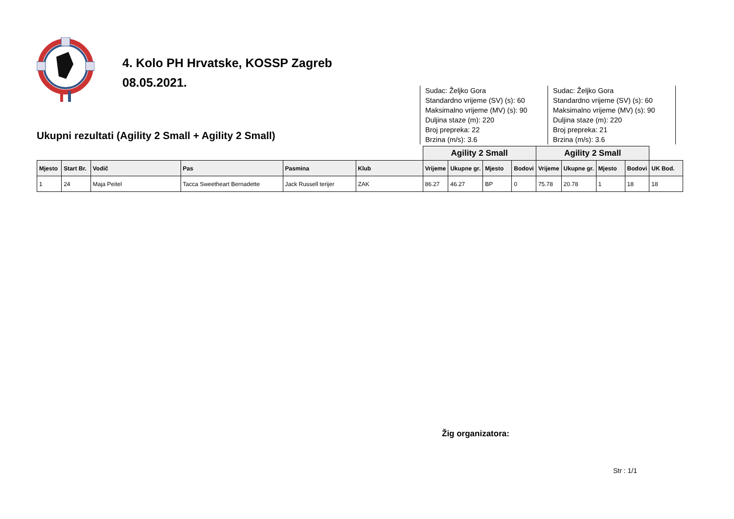4. Kolo PH Hrvatske, KOSSP Zagreb
08.05.2021.
Ukupni rezultati (Agility 2 Small + Agility 2 Small)
Sudac: Željko Gora
Standardno vrijeme (SV) (s): 60
Maksimalno vrijeme (MV) (s): 90
Duljina staze (m): 220
Broj prepreka: 22
Brzina (m/s): 3.6
Sudac: Željko Gora
Standardno vrijeme (SV) (s): 60
Maksimalno vrijeme (MV) (s): 90
Duljina staze (m): 220
Broj prepreka: 21
Brzina (m/s): 3.6
| | | | | | | Agility 2 Small | | | | Agility 2 Small | | | | |
| --- | --- | --- | --- | --- | --- | --- | --- | --- | --- | --- | --- | --- | --- | --- |
| Mjesto | Start Br. | Vodič | Pas | Pasmina | Klub | Vrijeme | Ukupne gr. | Mjesto | Bodovi | Vrijeme | Ukupne gr. | Mjesto | Bodovi | UK Bod. |
| 1 | 24 | Maja Peitel | Tacca Sweetheart Bernadette | Jack Russell terijer | ZAK | 86.27 | 46.27 | BP | 0 | 75.78 | 20.78 | 1 | 18 | 18 |
Žig organizatora:
Str : 1/1